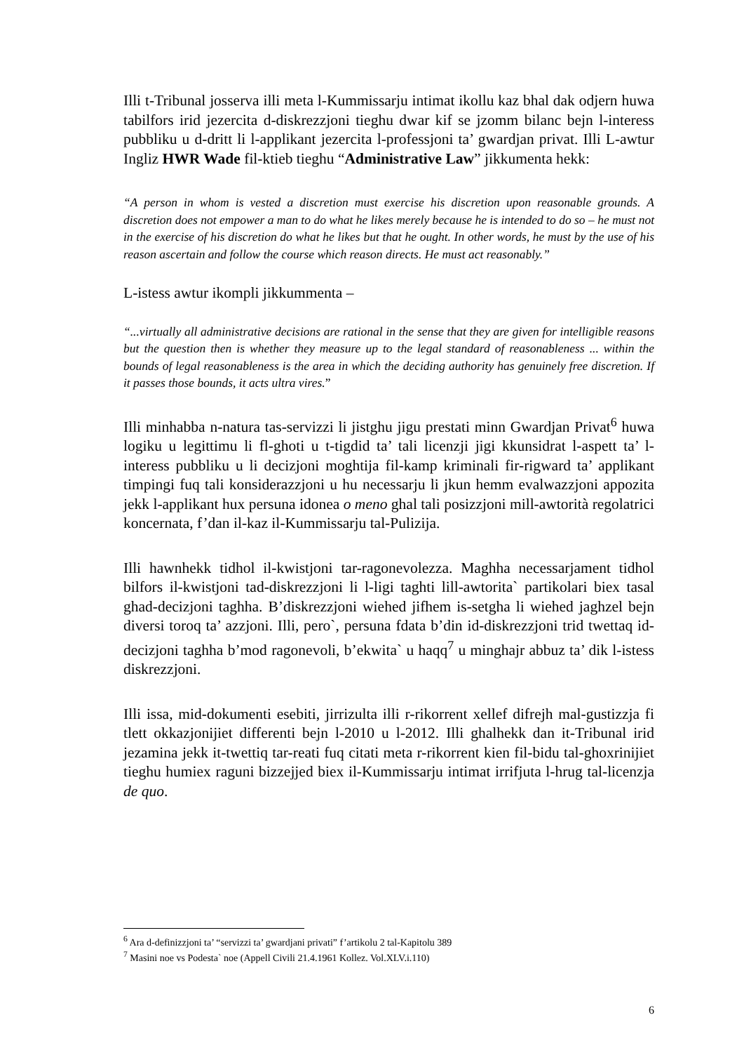Illi t-Tribunal josserva illi meta l-Kummissarju intimat ikollu kaz bhal dak odjern huwa tabilfors irid jezercita d-diskrezzjoni tieghu dwar kif se jzomm bilanc bejn l-interess pubbliku u d-dritt li l-applikant jezercita l-professjoni ta’ gwardjan privat. Illi L-awtur Ingliz HWR Wade fil-ktieb tieghu “Administrative Law” jikkumenta hekk:
“A person in whom is vested a discretion must exercise his discretion upon reasonable grounds. A discretion does not empower a man to do what he likes merely because he is intended to do so – he must not in the exercise of his discretion do what he likes but that he ought. In other words, he must by the use of his reason ascertain and follow the course which reason directs. He must act reasonably.”
L-istess awtur ikompli jikkummenta –
“...virtually all administrative decisions are rational in the sense that they are given for intelligible reasons but the question then is whether they measure up to the legal standard of reasonableness ... within the bounds of legal reasonableness is the area in which the deciding authority has genuinely free discretion. If it passes those bounds, it acts ultra vires.”
Illi minhabba n-natura tas-servizzi li jistghu jigu prestati minn Gwardjan Privat<sup>6</sup> huwa logiku u legittimu li fl-ghoti u t-tigdid ta’ tali licenzji jigi kkunsidrat l-aspett ta’ l-interess pubbliku u li decizjoni moghtija fil-kamp kriminali fir-rigward ta’ applikant timpingi fuq tali konsiderazzjoni u hu necessarju li jkun hemm evalwazzjoni appozita jekk l-applikant hux persuna idonea o meno ghal tali posizzjoni mill-awtorità regolatrici koncernata, f’dan il-kaz il-Kummissarju tal-Pulizija.
Illi hawnhekk tidhol il-kwistjoni tar-ragonevolezza. Maghha necessarjament tidhol bilfors il-kwistjoni tad-diskrezzjoni li l-ligi taghti lill-awtorita` partikolari biex tasal ghad-decizjoni taghha. B’diskrezzjoni wiehed jifhem is-setgha li wiehed jaghzel bejn diversi toroq ta’ azzjoni. Illi, pero`, persuna fdata b’din id-diskrezzjoni trid twettaq id-decizjoni taghha b’mod ragonevoli, b’ekwita` u haqq<sup>7</sup> u minghajr abbuz ta’ dik l-istess diskrezzjoni.
Illi issa, mid-dokumenti esebiti, jirrizulta illi r-rikorrent xellef difrejh mal-gustizzja fi tlett okkazjonijiet differenti bejn l-2010 u l-2012. Illi ghalhekk dan it-Tribunal irid jezamina jekk it-twettiq tar-reati fuq citati meta r-rikorrent kien fil-bidu tal-ghoxrinijiet tieghu humiex raguni bizzejjed biex il-Kummissarju intimat irrifjuta l-hrug tal-licenzja de quo.
<sup>6</sup> Ara d-definizzjoni ta’ “servizzi ta’ gwardjani privati” f’artikolu 2 tal-Kapitolu 389
<sup>7</sup> Masini noe vs Podesta` noe (Appell Civili 21.4.1961 Kollez. Vol.XLV.i.110)
6